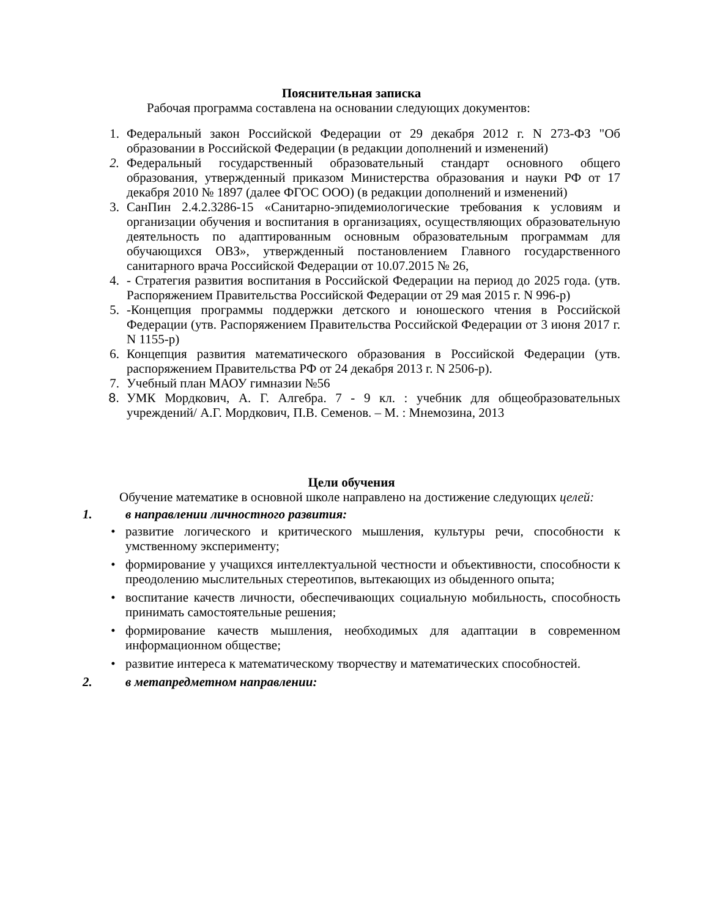Пояснительная записка
Рабочая программа составлена на основании следующих документов:
1. Федеральный закон Российской Федерации от 29 декабря 2012 г. N 273-ФЗ "Об образовании в Российской Федерации (в редакции дополнений и изменений)
2. Федеральный государственный образовательный стандарт основного общего образования, утвержденный приказом Министерства образования и науки РФ от 17 декабря 2010 № 1897 (далее ФГОС ООО) (в редакции дополнений и изменений)
3. СанПин 2.4.2.3286-15 «Санитарно-эпидемиологические требования к условиям и организации обучения и воспитания в организациях, осуществляющих образовательную деятельность по адаптированным основным образовательным программам для обучающихся ОВЗ», утвержденный постановлением Главного государственного санитарного врача Российской Федерации от 10.07.2015 № 26,
4. - Стратегия развития воспитания в Российской Федерации на период до 2025 года. (утв. Распоряжением Правительства Российской Федерации от 29 мая 2015 г. N 996-р)
5. -Концепция программы поддержки детского и юношеского чтения в Российской Федерации (утв. Распоряжением Правительства Российской Федерации от 3 июня 2017 г. N 1155-р)
6. Концепция развития математического образования в Российской Федерации (утв. распоряжением Правительства РФ от 24 декабря 2013 г. N 2506-р).
7. Учебный план МАОУ гимназии №56
8. УМК Мордкович, А. Г. Алгебра. 7 - 9 кл. : учебник для общеобразовательных учреждений/ А.Г. Мордкович, П.В. Семенов. – М. : Мнемозина, 2013
Цели обучения
Обучение математике в основной школе направлено на достижение следующих целей:
1. в направлении личностного развития:
• развитие логического и критического мышления, культуры речи, способности к умственному эксперименту;
• формирование у учащихся интеллектуальной честности и объективности, способности к преодолению мыслительных стереотипов, вытекающих из обыденного опыта;
• воспитание качеств личности, обеспечивающих социальную мобильность, способность принимать самостоятельные решения;
• формирование качеств мышления, необходимых для адаптации в современном информационном обществе;
• развитие интереса к математическому творчеству и математических способностей.
2. в метапредметном направлении: